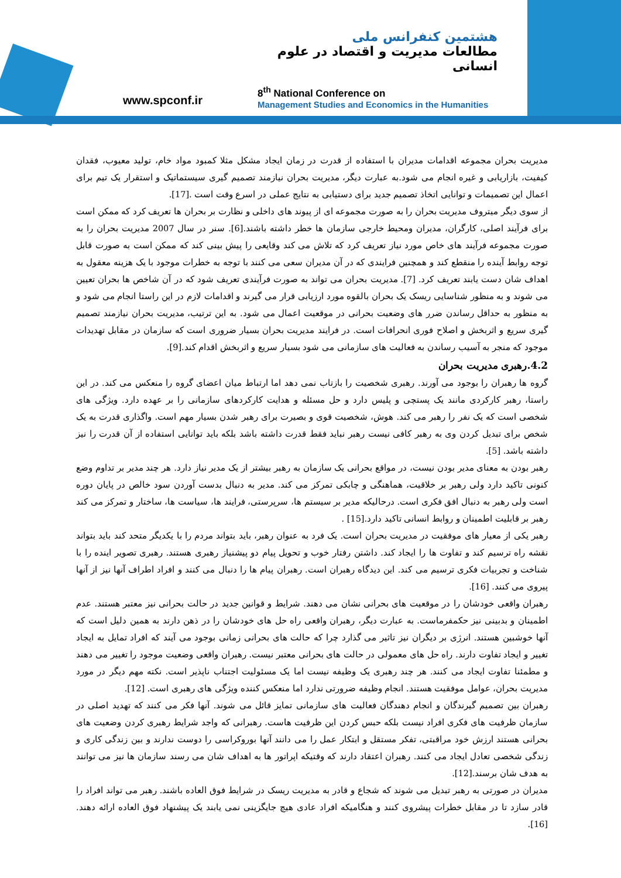www.spconf.ir
هشتمین کنفرانس ملی
مطالعات مدیریت و اقتصاد در علوم انسانی
8<sup>th</sup> National Conference on
Management Studies and Economics in the Humanities
مدیریت بحران مجموعه اقدامات مدیران با استفاده از قدرت در زمان ایجاد مشکل مثلا کمبود مواد خام، تولید معیوب، فقدان کیفیت، بازاریابی و غیره انجام می شود.به عبارت دیگر، مدیریت بحران نیازمند تصمیم گیری سیستماتیک و استقرار یک تیم برای اعمال این تصمیمات و توانایی اتخاذ تصمیم جدید برای دستیابی به نتایج عملی در اسرع وقت است .[17].
از سوی دیگر میتروف مدیریت بحران را به صورت مجموعه ای از پیوند های داخلی و نظارت بر بحران ها تعریف کرد که ممکن است برای فرآیند اصلی، کارگران، مدیران ومحیط خارجی سازمان ها خطر داشته باشند.[6]. سنر در سال 2007 مدیریت بحران را به صورت مجموعه فرآیند های خاص مورد نیاز تعریف کرد که تلاش می کند وقایعی را پیش بینی کند که ممکن است به صورت قابل توجه روابط آینده را منقطع کند و همچنین فرایندی که در آن مدیران سعی می کنند با توجه به خطرات موجود با یک هزینه معقول به اهداف شان دست یابند تعریف کرد. [7]. مدیریت بحران می تواند به صورت فرآیندی تعریف شود که در آن شاخص ها بحران تعیین می شوند و به منظور شناسایی ریسک یک بحران بالقوه مورد ارزیابی قرار می گیرند و اقدامات لازم در این راستا انجام می شود و به منظور به حداقل رساندن ضرر های وضعیت بحرانی در موقعیت اعمال می شود. به این ترتیب، مدیریت بحران نیازمند تصمیم گیری سریع و اثربخش و اصلاح فوری انحرافات است. در فرایند مدیریت بحران بسیار ضروری است که سازمان در مقابل تهدیدات موجود که منجر به آسیب رساندن به فعالیت های سازمانی می شود بسیار سریع و اثربخش اقدام کند.[9].
4.2.رهبری مدیریت بحران
گروه ها رهبران را بوجود می آورند. رهبری شخصیت را بازتاب نمی دهد اما ارتباط میان اعضای گروه را منعکس می کند. در این راستا، رهبر کارکردی مانند یک پستچی و پلیس دارد و حل مسئله و هدایت کارکردهای سازمانی را بر عهده دارد. ویژگی های شخصی است که یک نفر را رهبر می کند. هوش، شخصیت قوی و بصیرت برای رهبر شدن بسیار مهم است. واگذاری قدرت به یک شخص برای تبدیل کردن وی به رهبر کافی نیست رهبر نباید فقط قدرت داشته باشد بلکه باید توانایی استفاده از آن قدرت را نیز داشته باشد. [5].
رهبر بودن به معنای مدیر بودن نیست، در مواقع بحرانی یک سازمان به رهبر بیشتر از یک مدیر نیاز دارد. هر چند مدیر بر تداوم وضع کنونی تاکید دارد ولی رهبر بر خلاقیت، هماهنگی و چابکی تمرکز می کند. مدیر به دنبال بدست آوردن سود خالص در پایان دوره است ولی رهبر به دنبال افق فکری است. درحالیکه مدیر بر سیستم ها، سرپرستی، فرایند ها، سیاست ها، ساختار و تمرکز می کند رهبر بر قابلیت اطمینان و روابط انسانی تاکید دارد.[15] .
رهبر یکی از معیار های موفقیت در مدیریت بحران است. یک فرد به عنوان رهبر، باید بتواند مردم را با یکدیگر متحد کند باید بتواند نقشه راه ترسیم کند و تفاوت ها را ایجاد کند. داشتن رفتار خوب و تحویل پیام دو پیشنیاز رهبری هستند. رهبری تصویر اینده را با شناخت و تجربیات فکری ترسیم می کند. این دیدگاه رهبران است. رهبران پیام ها را دنبال می کنند و افراد اطراف آنها نیز از آنها پیروی می کنند. [16].
رهبران واقعی خودشان را در موقعیت های بحرانی نشان می دهند. شرایط و قوانین جدید در حالت بحرانی نیز معتبر هستند. عدم اطمینان و بدبینی نیز حکمفرماست. به عبارت دیگر، رهبران واقعی راه حل های خودشان را در ذهن دارند به همین دلیل است که آنها خوشبین هستند. انرژی بر دیگران نیز تاثیر می گذارد چرا که حالت های بحرانی زمانی بوجود می آیند که افراد تمایل به ایجاد تغییر و ایجاد تفاوت دارند. راه حل های معمولی در حالت های بحرانی معتبر نیست. رهبران واقعی وضعیت موجود را تغییر می دهند و مطمئنا تفاوت ایجاد می کنند. هر چند رهبری یک وظیفه نیست اما یک مسئولیت اجتناب ناپذیر است. نکته مهم دیگر در مورد مدیریت بحران، عوامل موفقیت هستند. انجام وظیفه ضرورتی ندارد اما منعکس کننده ویژگی های رهبری است. [12].
رهبران بین تصمیم گیرندگان و انجام دهندگان فعالیت های سازمانی تمایز قائل می شوند. آنها فکر می کنند که تهدید اصلی در سازمان ظرفیت های فکری افراد نیست بلکه حبس کردن این ظرفیت هاست. رهبرانی که واجد شرایط رهبری کردن وضعیت های بحرانی هستند ارزش خود مراقبتی، تفکر مستقل و ابتکار عمل را می دانند آنها بوروکراسی را دوست ندارند و بین زندگی کاری و زندگی شخصی تعادل ایجاد می کنند. رهبران اعتقاد دارند که وقتیکه اپراتور ها به اهداف شان می رسند سازمان ها نیز می توانند به هدف شان برسند.[12].
مدیران در صورتی به رهبر تبدیل می شوند که شجاع و قادر به مدیریت ریسک در شرایط فوق العاده باشند. رهبر می تواند افراد را قادر سازد تا در مقابل خطرات پیشروی کنند و هنگامیکه افراد عادی هیچ جایگزینی نمی یابند یک پیشنهاد فوق العاده ارائه دهند. [16].